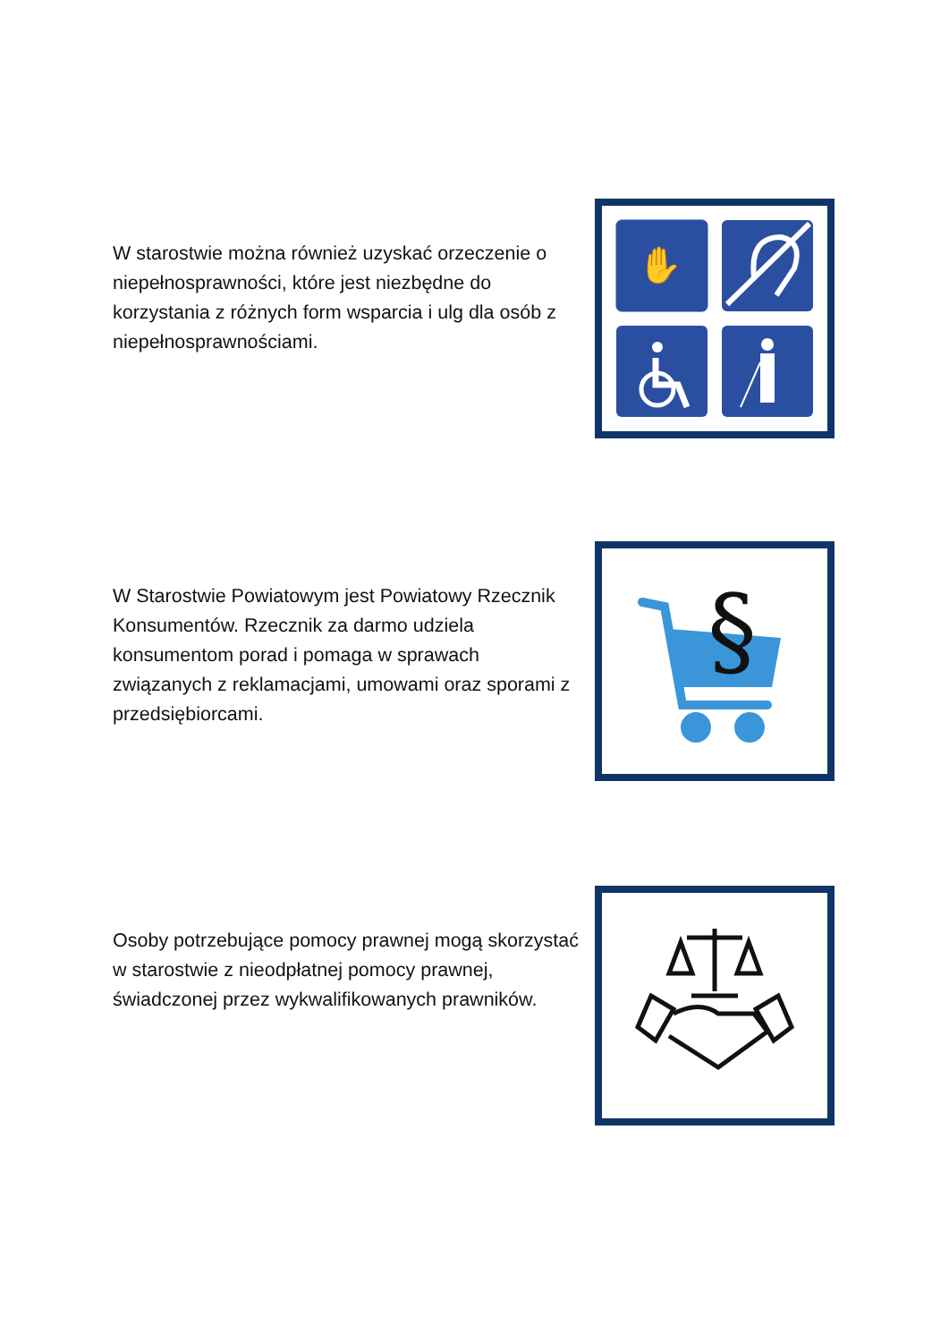W starostwie można również uzyskać orzeczenie o niepełnosprawności, które jest niezbędne do korzystania z różnych form wsparcia i ulg dla osób z niepełnosprawnościami.
✋
W Starostwie Powiatowym jest Powiatowy Rzecznik Konsumentów. Rzecznik za darmo udziela konsumentom porad i pomaga w sprawach związanych z reklamacjami, umowami oraz sporami z przedsiębiorcami.
§
Osoby potrzebujące pomocy prawnej mogą skorzystać w starostwie z nieodpłatnej pomocy prawnej, świadczonej przez wykwalifikowanych prawników.